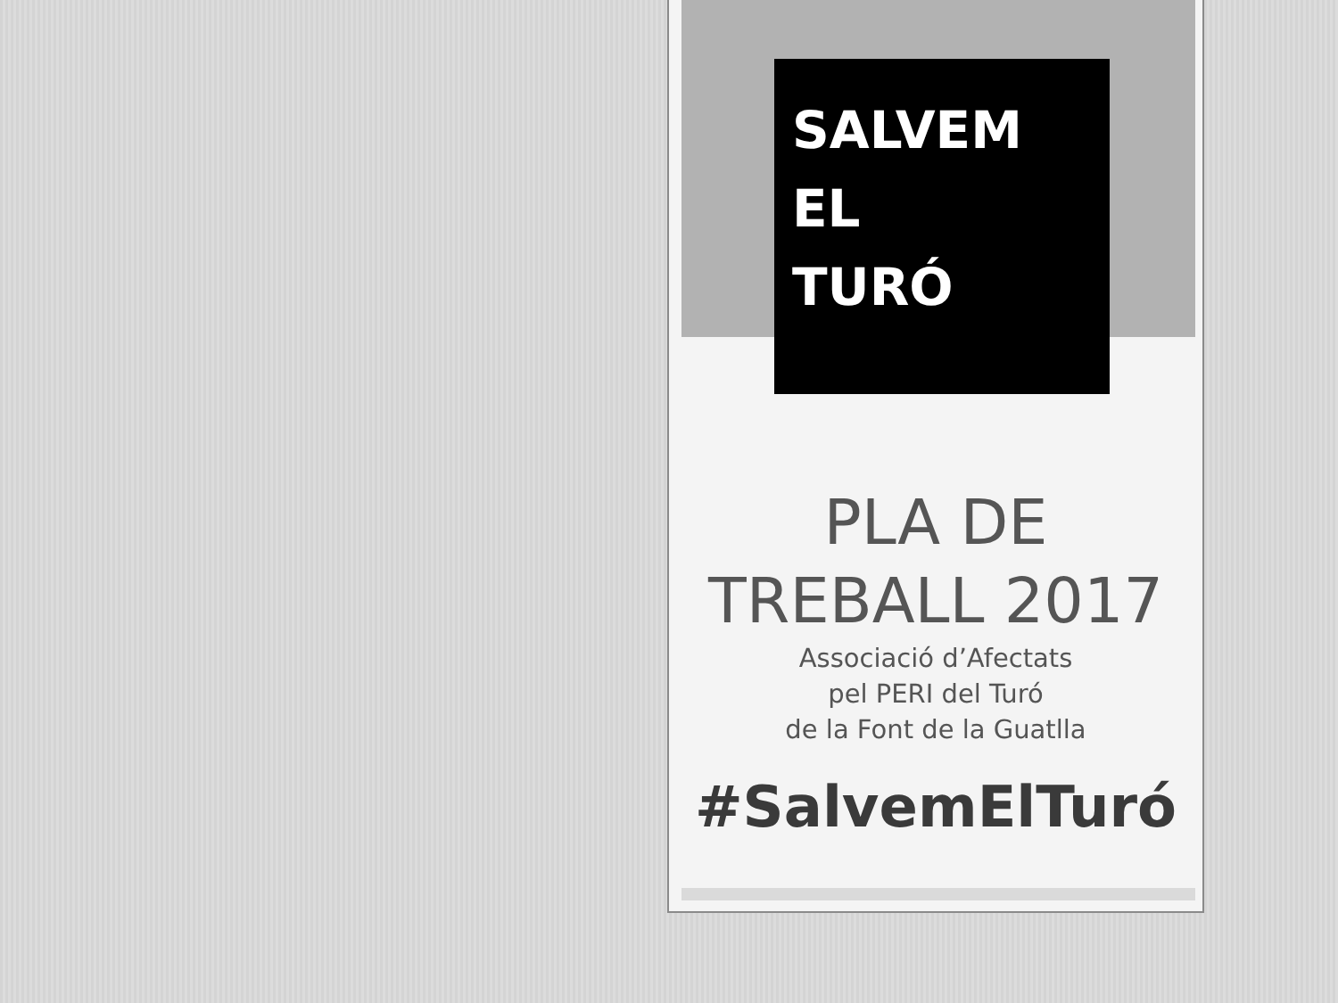SALVEM
EL
TURÓ
PLA DE
TREBALL 2017
Associació d’Afectats
pel PERI del Turó
de la Font de la Guatlla
#SalvemElTuró